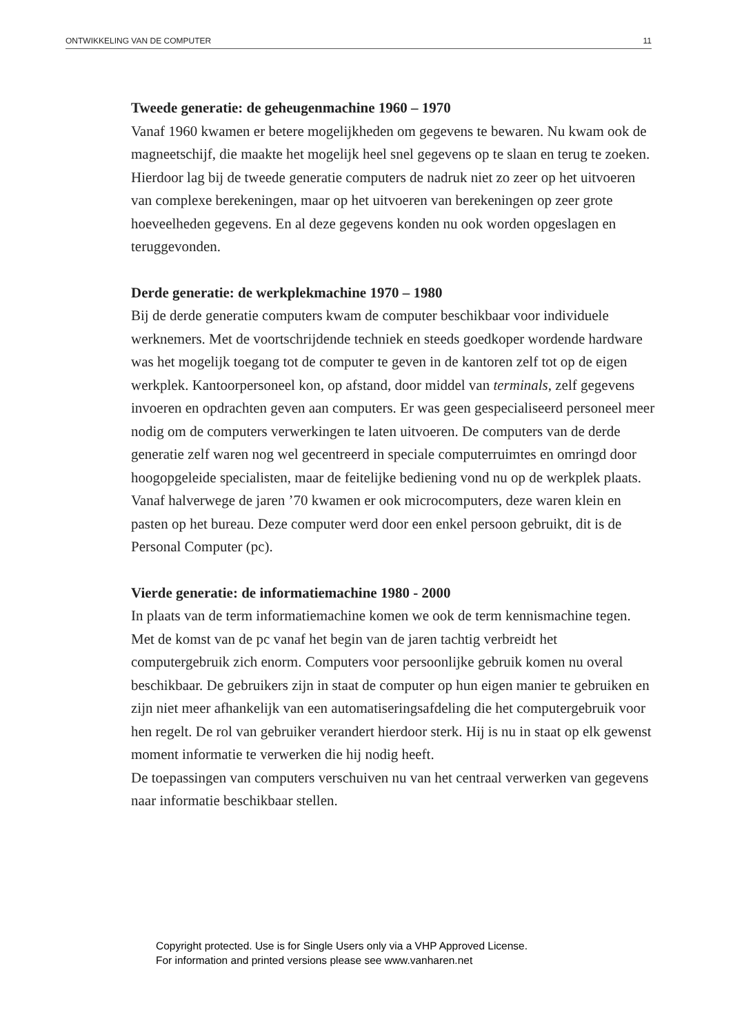ONTWIKKELING VAN DE COMPUTER 11
Tweede generatie: de geheugenmachine 1960 – 1970
Vanaf 1960 kwamen er betere mogelijkheden om gegevens te bewaren. Nu kwam ook de magneetschijf, die maakte het mogelijk heel snel gegevens op te slaan en terug te zoeken.
Hierdoor lag bij de tweede generatie computers de nadruk niet zo zeer op het uitvoeren van complexe berekeningen, maar op het uitvoeren van berekeningen op zeer grote hoeveelheden gegevens. En al deze gegevens konden nu ook worden opgeslagen en teruggevonden.
Derde generatie: de werkplekmachine 1970 – 1980
Bij de derde generatie computers kwam de computer beschikbaar voor individuele werknemers. Met de voortschrijdende techniek en steeds goedkoper wordende hardware was het mogelijk toegang tot de computer te geven in de kantoren zelf tot op de eigen werkplek. Kantoorpersoneel kon, op afstand, door middel van terminals, zelf gegevens invoeren en opdrachten geven aan computers. Er was geen gespecialiseerd personeel meer nodig om de computers verwerkingen te laten uitvoeren. De computers van de derde generatie zelf waren nog wel gecentreerd in speciale computerruimtes en omringd door hoogopgeleide specialisten, maar de feitelijke bediening vond nu op de werkplek plaats.
Vanaf halverwege de jaren ’70 kwamen er ook microcomputers, deze waren klein en pasten op het bureau. Deze computer werd door een enkel persoon gebruikt, dit is de Personal Computer (pc).
Vierde generatie: de informatiemachine 1980 - 2000
In plaats van de term informatiemachine komen we ook de term kennismachine tegen.
Met de komst van de pc vanaf het begin van de jaren tachtig verbreidt het computergebruik zich enorm. Computers voor persoonlijke gebruik komen nu overal beschikbaar. De gebruikers zijn in staat de computer op hun eigen manier te gebruiken en zijn niet meer afhankelijk van een automatiseringsafdeling die het computergebruik voor hen regelt. De rol van gebruiker verandert hierdoor sterk. Hij is nu in staat op elk gewenst moment informatie te verwerken die hij nodig heeft.
De toepassingen van computers verschuiven nu van het centraal verwerken van gegevens naar informatie beschikbaar stellen.
Copyright protected. Use is for Single Users only via a VHP Approved License.
For information and printed versions please see www.vanharen.net